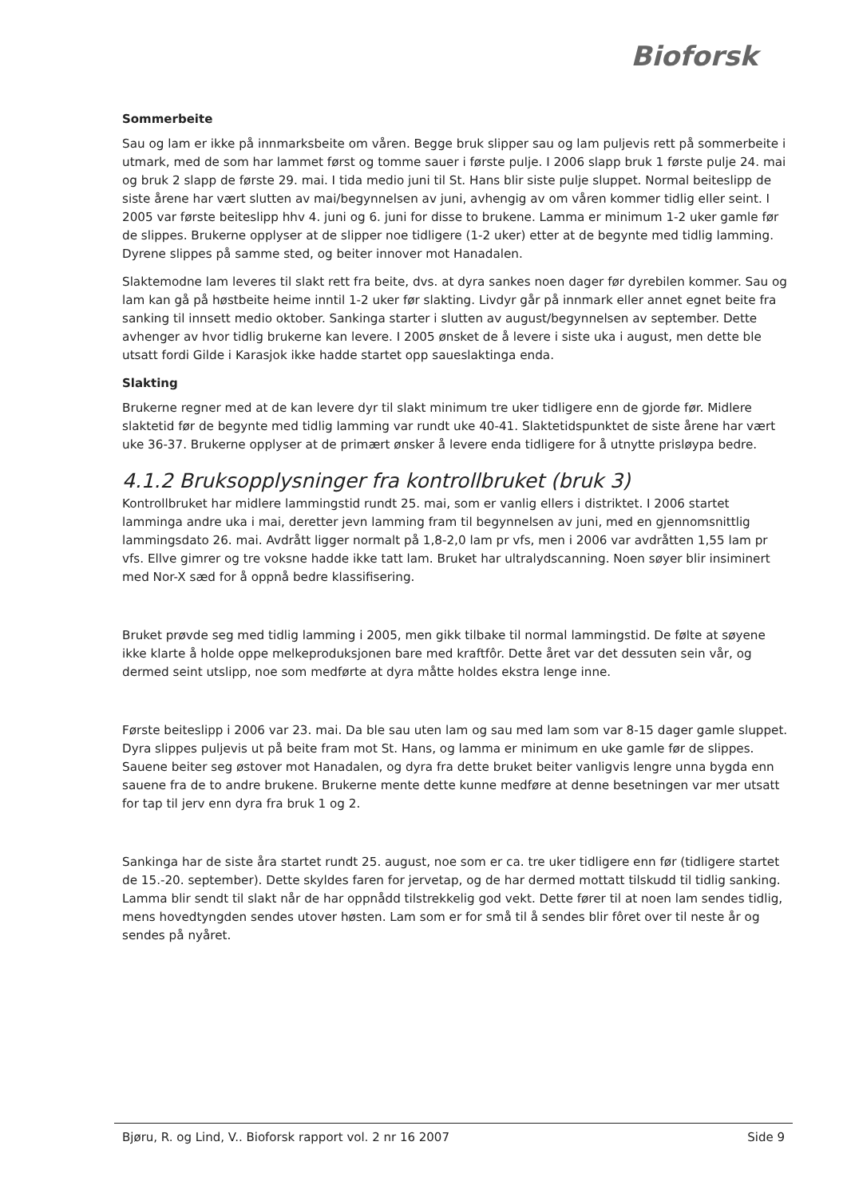Bioforsk
Sommerbeite
Sau og lam er ikke på innmarksbeite om våren. Begge bruk slipper sau og lam puljevis rett på sommerbeite i utmark, med de som har lammet først og tomme sauer i første pulje. I 2006 slapp bruk 1 første pulje 24. mai og bruk 2 slapp de første 29. mai. I tida medio juni til St. Hans blir siste pulje sluppet. Normal beiteslipp de siste årene har vært slutten av mai/begynnelsen av juni, avhengig av om våren kommer tidlig eller seint. I 2005 var første beiteslipp hhv 4. juni og 6. juni for disse to brukene. Lamma er minimum 1-2 uker gamle før de slippes. Brukerne opplyser at de slipper noe tidligere (1-2 uker) etter at de begynte med tidlig lamming. Dyrene slippes på samme sted, og beiter innover mot Hanadalen.
Slaktemodne lam leveres til slakt rett fra beite, dvs. at dyra sankes noen dager før dyrebilen kommer. Sau og lam kan gå på høstbeite heime inntil 1-2 uker før slakting. Livdyr går på innmark eller annet egnet beite fra sanking til innsett medio oktober. Sankinga starter i slutten av august/begynnelsen av september. Dette avhenger av hvor tidlig brukerne kan levere. I 2005 ønsket de å levere i siste uka i august, men dette ble utsatt fordi Gilde i Karasjok ikke hadde startet opp saueslaktinga enda.
Slakting
Brukerne regner med at de kan levere dyr til slakt minimum tre uker tidligere enn de gjorde før. Midlere slaktetid før de begynte med tidlig lamming var rundt uke 40-41. Slaktetidspunktet de siste årene har vært uke 36-37. Brukerne opplyser at de primært ønsker å levere enda tidligere for å utnytte prisløypa bedre.
4.1.2 Bruksopplysninger fra kontrollbruket (bruk 3)
Kontrollbruket har midlere lammingstid rundt 25. mai, som er vanlig ellers i distriktet. I 2006 startet lamminga andre uka i mai, deretter jevn lamming fram til begynnelsen av juni, med en gjennomsnittlig lammingsdato 26. mai. Avdrått ligger normalt på 1,8-2,0 lam pr vfs, men i 2006 var avdråtten 1,55 lam pr vfs. Ellve gimrer og tre voksne hadde ikke tatt lam. Bruket har ultralydscanning. Noen søyer blir insiminert med Nor-X sæd for å oppnå bedre klassifisering.
Bruket prøvde seg med tidlig lamming i 2005, men gikk tilbake til normal lammingstid. De følte at søyene ikke klarte å holde oppe melkeproduksjonen bare med kraftfôr. Dette året var det dessuten sein vår, og dermed seint utslipp, noe som medførte at dyra måtte holdes ekstra lenge inne.
Første beiteslipp i 2006 var 23. mai. Da ble sau uten lam og sau med lam som var 8-15 dager gamle sluppet. Dyra slippes puljevis ut på beite fram mot St. Hans, og lamma er minimum en uke gamle før de slippes. Sauene beiter seg østover mot Hanadalen, og dyra fra dette bruket beiter vanligvis lengre unna bygda enn sauene fra de to andre brukene. Brukerne mente dette kunne medføre at denne besetningen var mer utsatt for tap til jerv enn dyra fra bruk 1 og 2.
Sankinga har de siste åra startet rundt 25. august, noe som er ca. tre uker tidligere enn før (tidligere startet de 15.-20. september). Dette skyldes faren for jervetap, og de har dermed mottatt tilskudd til tidlig sanking. Lamma blir sendt til slakt når de har oppnådd tilstrekkelig god vekt. Dette fører til at noen lam sendes tidlig, mens hovedtyngden sendes utover høsten. Lam som er for små til å sendes blir fôret over til neste år og sendes på nyåret.
Bjøru, R. og Lind, V.. Bioforsk rapport vol. 2 nr 16 2007 Side 9